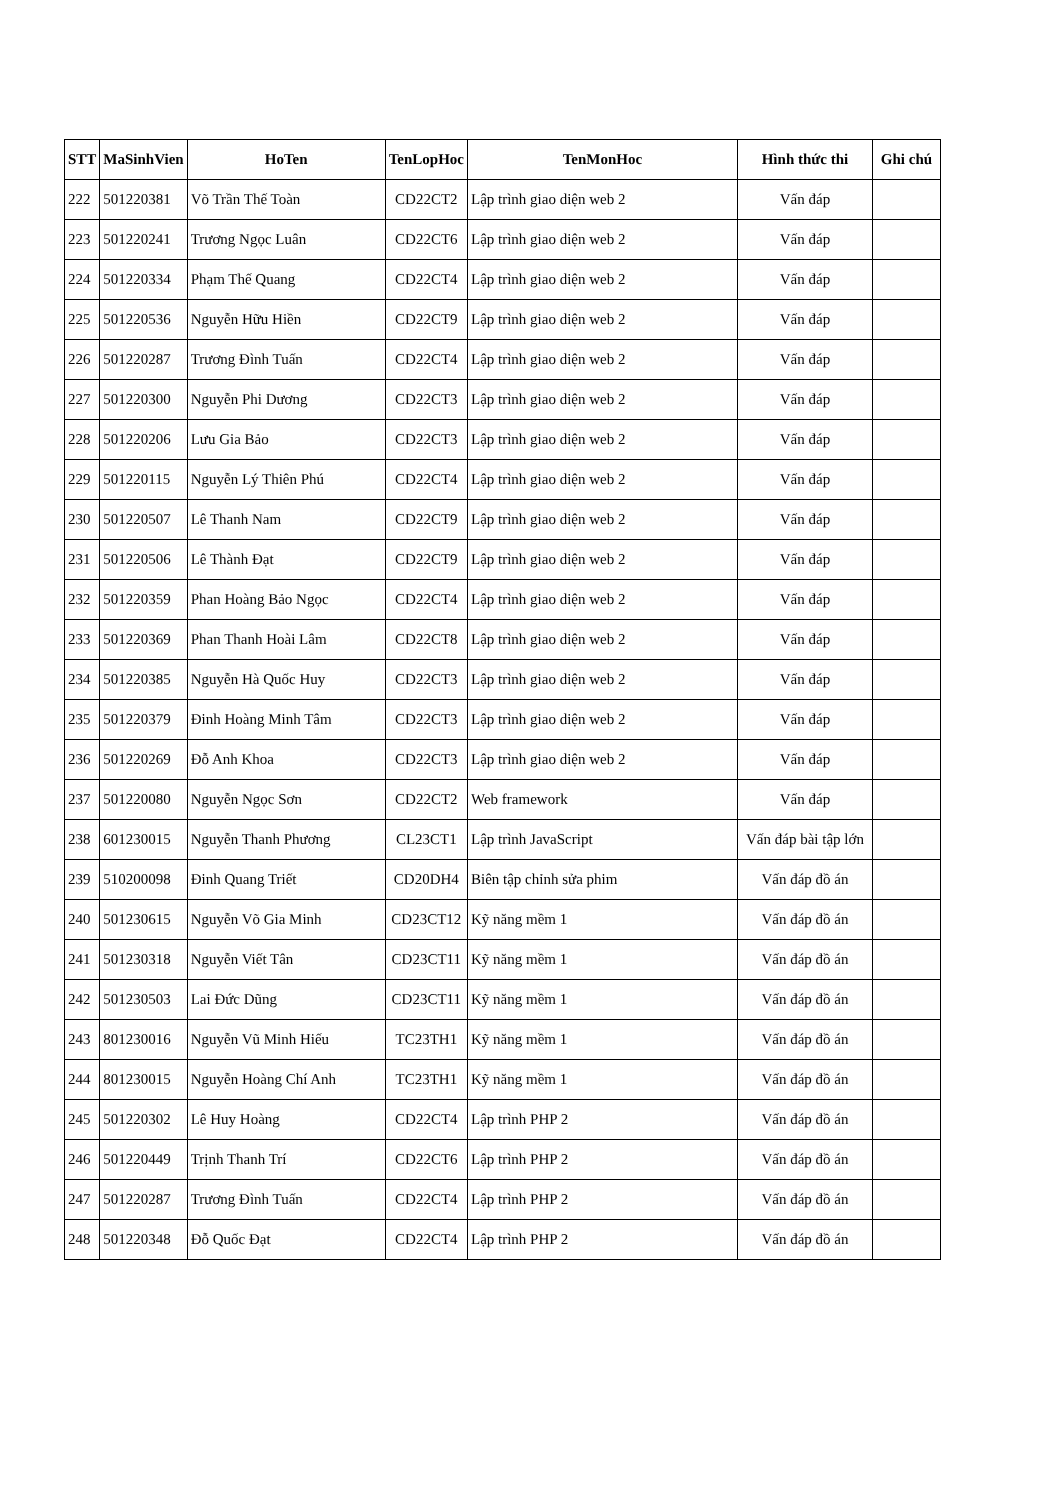| STT | MaSinhVien | HoTen | TenLopHoc | TenMonHoc | Hình thức thi | Ghi chú |
| --- | --- | --- | --- | --- | --- | --- |
| 222 | 501220381 | Võ Trần Thế Toàn | CD22CT2 | Lập trình giao diện web 2 | Vấn đáp | |
| 223 | 501220241 | Trương Ngọc Luân | CD22CT6 | Lập trình giao diện web 2 | Vấn đáp | |
| 224 | 501220334 | Phạm Thế Quang | CD22CT4 | Lập trình giao diện web 2 | Vấn đáp | |
| 225 | 501220536 | Nguyễn Hữu Hiền | CD22CT9 | Lập trình giao diện web 2 | Vấn đáp | |
| 226 | 501220287 | Trương Đình Tuấn | CD22CT4 | Lập trình giao diện web 2 | Vấn đáp | |
| 227 | 501220300 | Nguyễn Phi Dương | CD22CT3 | Lập trình giao diện web 2 | Vấn đáp | |
| 228 | 501220206 | Lưu Gia Bảo | CD22CT3 | Lập trình giao diện web 2 | Vấn đáp | |
| 229 | 501220115 | Nguyễn Lý Thiên Phú | CD22CT4 | Lập trình giao diện web 2 | Vấn đáp | |
| 230 | 501220507 | Lê Thanh Nam | CD22CT9 | Lập trình giao diện web 2 | Vấn đáp | |
| 231 | 501220506 | Lê Thành Đạt | CD22CT9 | Lập trình giao diện web 2 | Vấn đáp | |
| 232 | 501220359 | Phan Hoàng Bảo Ngọc | CD22CT4 | Lập trình giao diện web 2 | Vấn đáp | |
| 233 | 501220369 | Phan Thanh Hoài Lâm | CD22CT8 | Lập trình giao diện web 2 | Vấn đáp | |
| 234 | 501220385 | Nguyễn Hà Quốc Huy | CD22CT3 | Lập trình giao diện web 2 | Vấn đáp | |
| 235 | 501220379 | Đinh Hoàng Minh Tâm | CD22CT3 | Lập trình giao diện web 2 | Vấn đáp | |
| 236 | 501220269 | Đỗ Anh Khoa | CD22CT3 | Lập trình giao diện web 2 | Vấn đáp | |
| 237 | 501220080 | Nguyễn Ngọc Sơn | CD22CT2 | Web framework | Vấn đáp | |
| 238 | 601230015 | Nguyễn Thanh Phương | CL23CT1 | Lập trình JavaScript | Vấn đáp bài tập lớn | |
| 239 | 510200098 | Đinh Quang Triết | CD20DH4 | Biên tập chỉnh sửa phim | Vấn đáp đồ án | |
| 240 | 501230615 | Nguyễn Võ Gia Minh | CD23CT12 | Kỹ năng mềm 1 | Vấn đáp đồ án | |
| 241 | 501230318 | Nguyễn Viết Tân | CD23CT11 | Kỹ năng mềm 1 | Vấn đáp đồ án | |
| 242 | 501230503 | Lai Đức Dũng | CD23CT11 | Kỹ năng mềm 1 | Vấn đáp đồ án | |
| 243 | 801230016 | Nguyễn Vũ Minh Hiếu | TC23TH1 | Kỹ năng mềm 1 | Vấn đáp đồ án | |
| 244 | 801230015 | Nguyễn Hoàng Chí Anh | TC23TH1 | Kỹ năng mềm 1 | Vấn đáp đồ án | |
| 245 | 501220302 | Lê Huy Hoàng | CD22CT4 | Lập trình PHP 2 | Vấn đáp đồ án | |
| 246 | 501220449 | Trịnh Thanh Trí | CD22CT6 | Lập trình PHP 2 | Vấn đáp đồ án | |
| 247 | 501220287 | Trương Đình Tuấn | CD22CT4 | Lập trình PHP 2 | Vấn đáp đồ án | |
| 248 | 501220348 | Đỗ Quốc Đạt | CD22CT4 | Lập trình PHP 2 | Vấn đáp đồ án | |